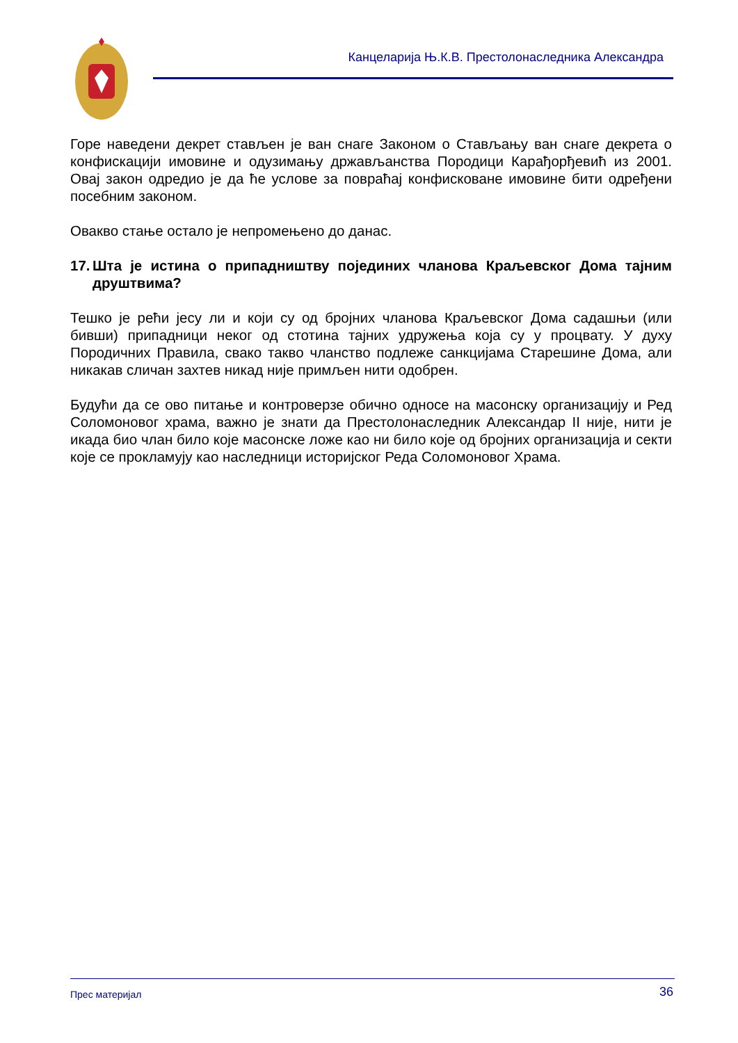Канцеларија Њ.К.В. Престолонаследника Александра
Горе наведени декрет стављен је ван снаге Законом о Стављању ван снаге декрета о конфискацији имовине и одузимању држављанства Породици Карађорђевић из 2001. Овај закон одредио је да ће услове за повраћај конфисковане имовине бити одређени посебним законом.
Овакво стање остало је непромењено до данас.
17. Шта је истина о припадништву појединих чланова Краљевског Дома тајним друштвима?
Тешко је рећи јесу ли и који су од бројних чланова Краљевског Дома садашњи (или бивши) припадници неког од стотина тајних удружења која су у процвату. У духу Породичних Правила, свако такво чланство подлеже санкцијама Старешине Дома, али никакав сличан захтев никад није примљен нити одобрен.
Будући да се ово питање и контроверзе обично односе на масонску организацију и Ред Соломоновог храма, важно је знати да Престолонаследник Александар II није, нити је икада био члан било које масонске ложе као ни било које од бројних организација и секти које се прокламују као наследници историјског Реда Соломоновог Храма.
Прес материјал 36